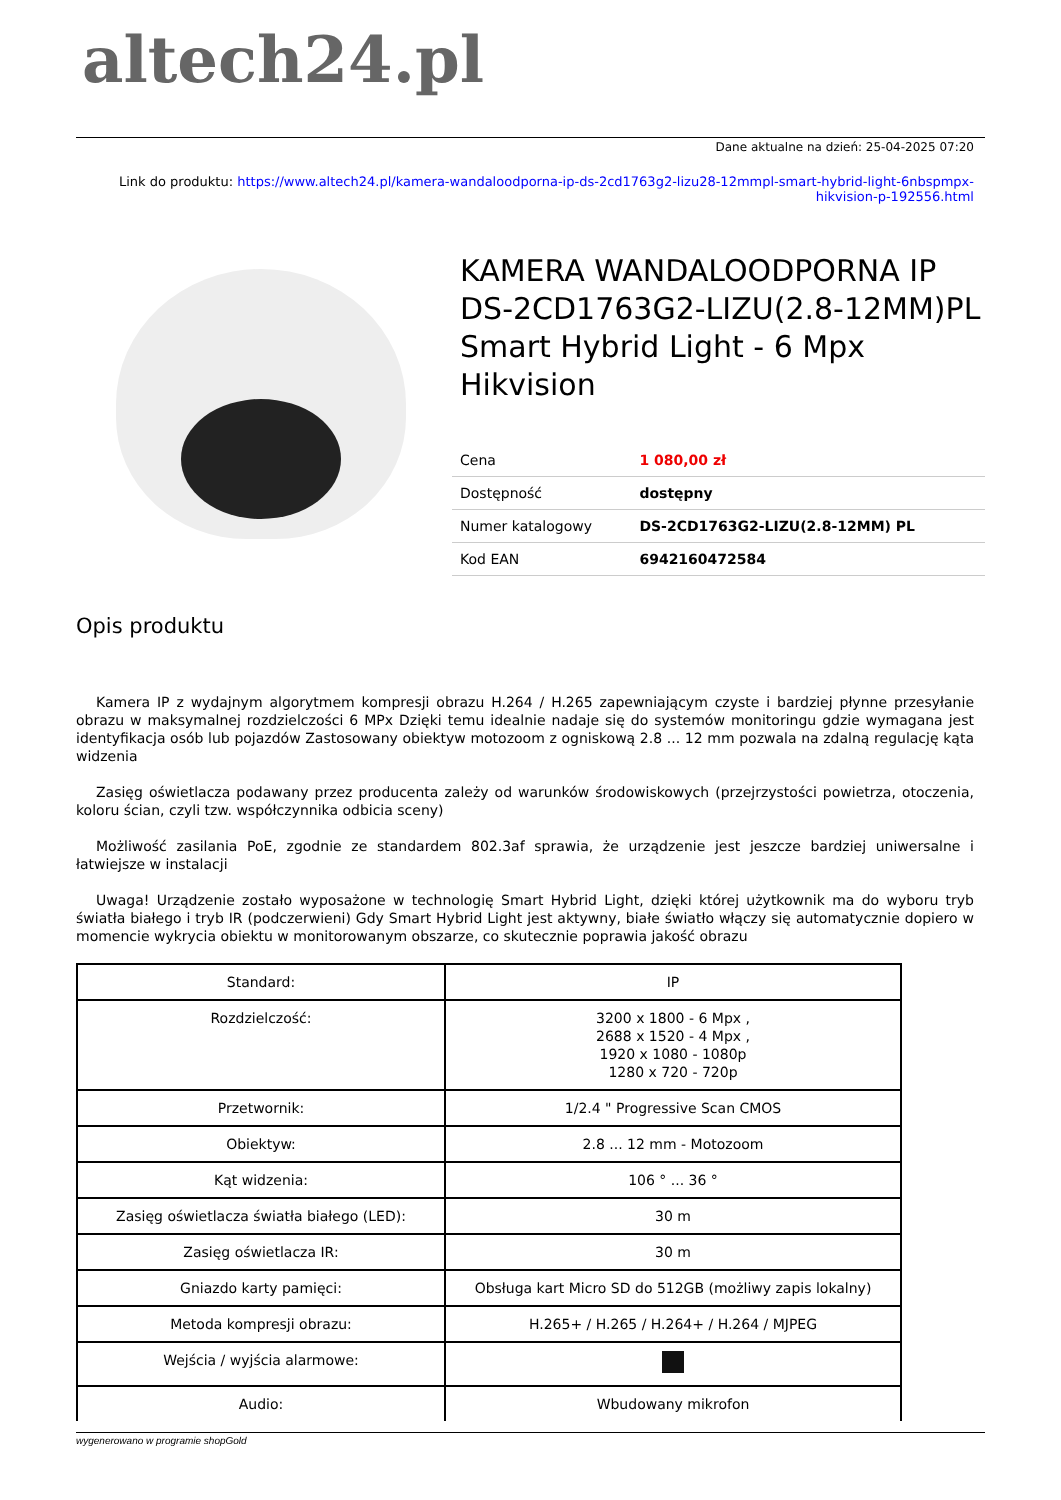altech24.pl
Dane aktualne na dzień: 25-04-2025 07:20
Link do produktu: https://www.altech24.pl/kamera-wandaloodporna-ip-ds-2cd1763g2-lizu28-12mmpl-smart-hybrid-light-6nbspmpx-hikvision-p-192556.html
KAMERA WANDALOODPORNA IP DS-2CD1763G2-LIZU(2.8-12MM)PL Smart Hybrid Light - 6 Mpx Hikvision
| Cena | 1 080,00 zł |
| Dostępność | dostępny |
| Numer katalogowy | DS-2CD1763G2-LIZU(2.8-12MM) PL |
| Kod EAN | 6942160472584 |
Opis produktu
Kamera IP z wydajnym algorytmem kompresji obrazu H.264 / H.265 zapewniającym czyste i bardziej płynne przesyłanie obrazu w maksymalnej rozdzielczości 6 MPx Dzięki temu idealnie nadaje się do systemów monitoringu gdzie wymagana jest identyfikacja osób lub pojazdów Zastosowany obiektyw motozoom z ogniskową 2.8 ... 12 mm pozwala na zdalną regulację kąta widzenia
Zasięg oświetlacza podawany przez producenta zależy od warunków środowiskowych (przejrzystości powietrza, otoczenia, koloru ścian, czyli tzw. współczynnika odbicia sceny)
Możliwość zasilania PoE, zgodnie ze standardem 802.3af sprawia, że urządzenie jest jeszcze bardziej uniwersalne i łatwiejsze w instalacji
Uwaga! Urządzenie zostało wyposażone w technologię Smart Hybrid Light, dzięki której użytkownik ma do wyboru tryb światła białego i tryb IR (podczerwieni) Gdy Smart Hybrid Light jest aktywny, białe światło włączy się automatycznie dopiero w momencie wykrycia obiektu w monitorowanym obszarze, co skutecznie poprawia jakość obrazu
| Standard: | IP |
| Rozdzielczość: | 3200 x 1800 - 6 Mpx , 2688 x 1520 - 4 Mpx , 1920 x 1080 - 1080p 1280 x 720 - 720p |
| Przetwornik: | 1/2.4 " Progressive Scan CMOS |
| Obiektyw: | 2.8 ... 12 mm - Motozoom |
| Kąt widzenia: | 106 ° ... 36 ° |
| Zasięg oświetlacza światła białego (LED): | 30 m |
| Zasięg oświetlacza IR: | 30 m |
| Gniazdo karty pamięci: | Obsługa kart Micro SD do 512GB (możliwy zapis lokalny) |
| Metoda kompresji obrazu: | H.265+ / H.265 / H.264+ / H.264 / MJPEG |
| Wejścia / wyjścia alarmowe: | |
| Audio: | Wbudowany mikrofon |
wygenerowano w programie shopGold